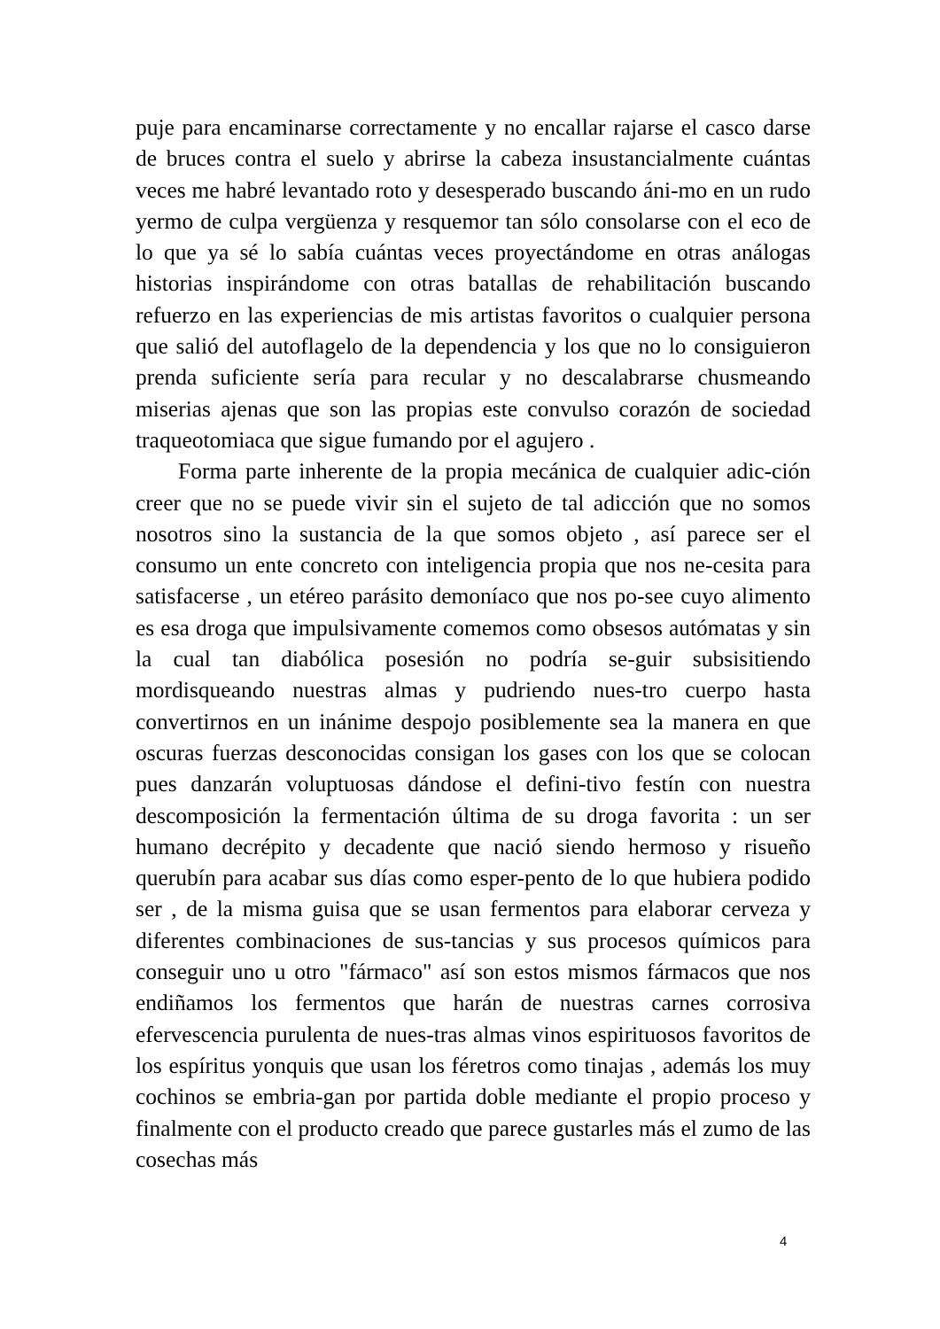puje para encaminarse correctamente y no encallar rajarse el casco darse de bruces contra el suelo y abrirse la cabeza insustancialmente cuántas veces me habré levantado roto y desesperado buscando áni-mo en un rudo yermo de culpa vergüenza y resquemor tan sólo consolarse con el eco de lo que ya sé lo sabía cuántas veces proyectándome en otras análogas historias inspirándome con otras batallas de rehabilitación buscando refuerzo en las experiencias de mis artistas favoritos o cualquier persona que salió del autoflagelo de la dependencia y los que no lo consiguieron prenda suficiente sería para recular y no descalabrarse chusmeando miserias ajenas que son las propias este convulso corazón de sociedad traqueotomiaca que sigue fumando por el agujero .
Forma parte inherente de la propia mecánica de cualquier adic-ción creer que no se puede vivir sin el sujeto de tal adicción que no somos nosotros sino la sustancia de la que somos objeto , así parece ser el consumo un ente concreto con inteligencia propia que nos ne-cesita para satisfacerse , un etéreo parásito demoníaco que nos po-see cuyo alimento es esa droga que impulsivamente comemos como obsesos autómatas y sin la cual tan diabólica posesión no podría se-guir subsisitiendo mordisqueando nuestras almas y pudriendo nues-tro cuerpo hasta convertirnos en un inánime despojo posiblemente sea la manera en que oscuras fuerzas desconocidas consigan los gases con los que se colocan pues danzarán voluptuosas dándose el defini-tivo festín con nuestra descomposición la fermentación última de su droga favorita : un ser humano decrépito y decadente que nació siendo hermoso y risueño querubín para acabar sus días como esper-pento de lo que hubiera podido ser , de la misma guisa que se usan fermentos para elaborar cerveza y diferentes combinaciones de sus-tancias y sus procesos químicos para conseguir uno u otro "fármaco" así son estos mismos fármacos que nos endiñamos los fermentos que harán de nuestras carnes corrosiva efervescencia purulenta de nues-tras almas vinos espirituosos favoritos de los espíritus yonquis que usan los féretros como tinajas , además los muy cochinos se embria-gan por partida doble mediante el propio proceso y finalmente con el producto creado que parece gustarles más el zumo de las cosechas más
4